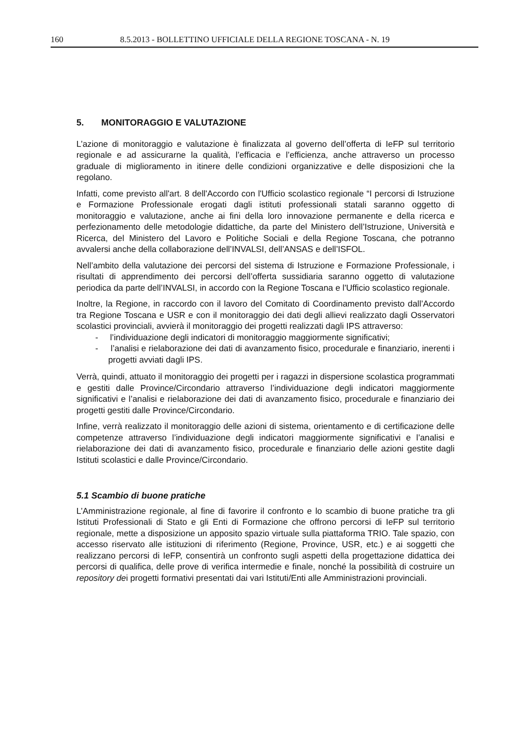160 8.5.2013 - BOLLETTINO UFFICIALE DELLA REGIONE TOSCANA - N. 19
5. MONITORAGGIO E VALUTAZIONE
L’azione di monitoraggio e valutazione è finalizzata al governo dell’offerta di IeFP sul territorio regionale e ad assicurarne la qualità, l’efficacia e l’efficienza, anche attraverso un processo graduale di miglioramento in itinere delle condizioni organizzative e delle disposizioni che la regolano.
Infatti, come previsto all'art. 8 dell'Accordo con l'Ufficio scolastico regionale “I percorsi di Istruzione e Formazione Professionale erogati dagli istituti professionali statali saranno oggetto di monitoraggio e valutazione, anche ai fini della loro innovazione permanente e della ricerca e perfezionamento delle metodologie didattiche, da parte del Ministero dell’Istruzione, Università e Ricerca, del Ministero del Lavoro e Politiche Sociali e della Regione Toscana, che potranno avvalersi anche della collaborazione dell’INVALSI, dell’ANSAS e dell’ISFOL.
Nell’ambito della valutazione dei percorsi del sistema di Istruzione e Formazione Professionale, i risultati di apprendimento dei percorsi dell’offerta sussidiaria saranno oggetto di valutazione periodica da parte dell’INVALSI, in accordo con la Regione Toscana e l'Ufficio scolastico regionale.
Inoltre, la Regione, in raccordo con il lavoro del Comitato di Coordinamento previsto dall’Accordo tra Regione Toscana e USR e con il monitoraggio dei dati degli allievi realizzato dagli Osservatori scolastici provinciali, avvierà il monitoraggio dei progetti realizzati dagli IPS attraverso:
- l’individuazione degli indicatori di monitoraggio maggiormente significativi;
- l’analisi e rielaborazione dei dati di avanzamento fisico, procedurale e finanziario, inerenti i progetti avviati dagli IPS.
Verrà, quindi, attuato il monitoraggio dei progetti per i ragazzi in dispersione scolastica programmati e gestiti dalle Province/Circondario attraverso l’individuazione degli indicatori maggiormente significativi e l’analisi e rielaborazione dei dati di avanzamento fisico, procedurale e finanziario dei progetti gestiti dalle Province/Circondario.
Infine, verrà realizzato il monitoraggio delle azioni di sistema, orientamento e di certificazione delle competenze attraverso l’individuazione degli indicatori maggiormente significativi e l’analisi e rielaborazione dei dati di avanzamento fisico, procedurale e finanziario delle azioni gestite dagli Istituti scolastici e dalle Province/Circondario.
5.1 Scambio di buone pratiche
L’Amministrazione regionale, al fine di favorire il confronto e lo scambio di buone pratiche tra gli Istituti Professionali di Stato e gli Enti di Formazione che offrono percorsi di IeFP sul territorio regionale, mette a disposizione un apposito spazio virtuale sulla piattaforma TRIO. Tale spazio, con accesso riservato alle istituzioni di riferimento (Regione, Province, USR, etc.) e ai soggetti che realizzano percorsi di IeFP, consentirà un confronto sugli aspetti della progettazione didattica dei percorsi di qualifica, delle prove di verifica intermedie e finale, nonché la possibilità di costruire un repository dei progetti formativi presentati dai vari Istituti/Enti alle Amministrazioni provinciali.